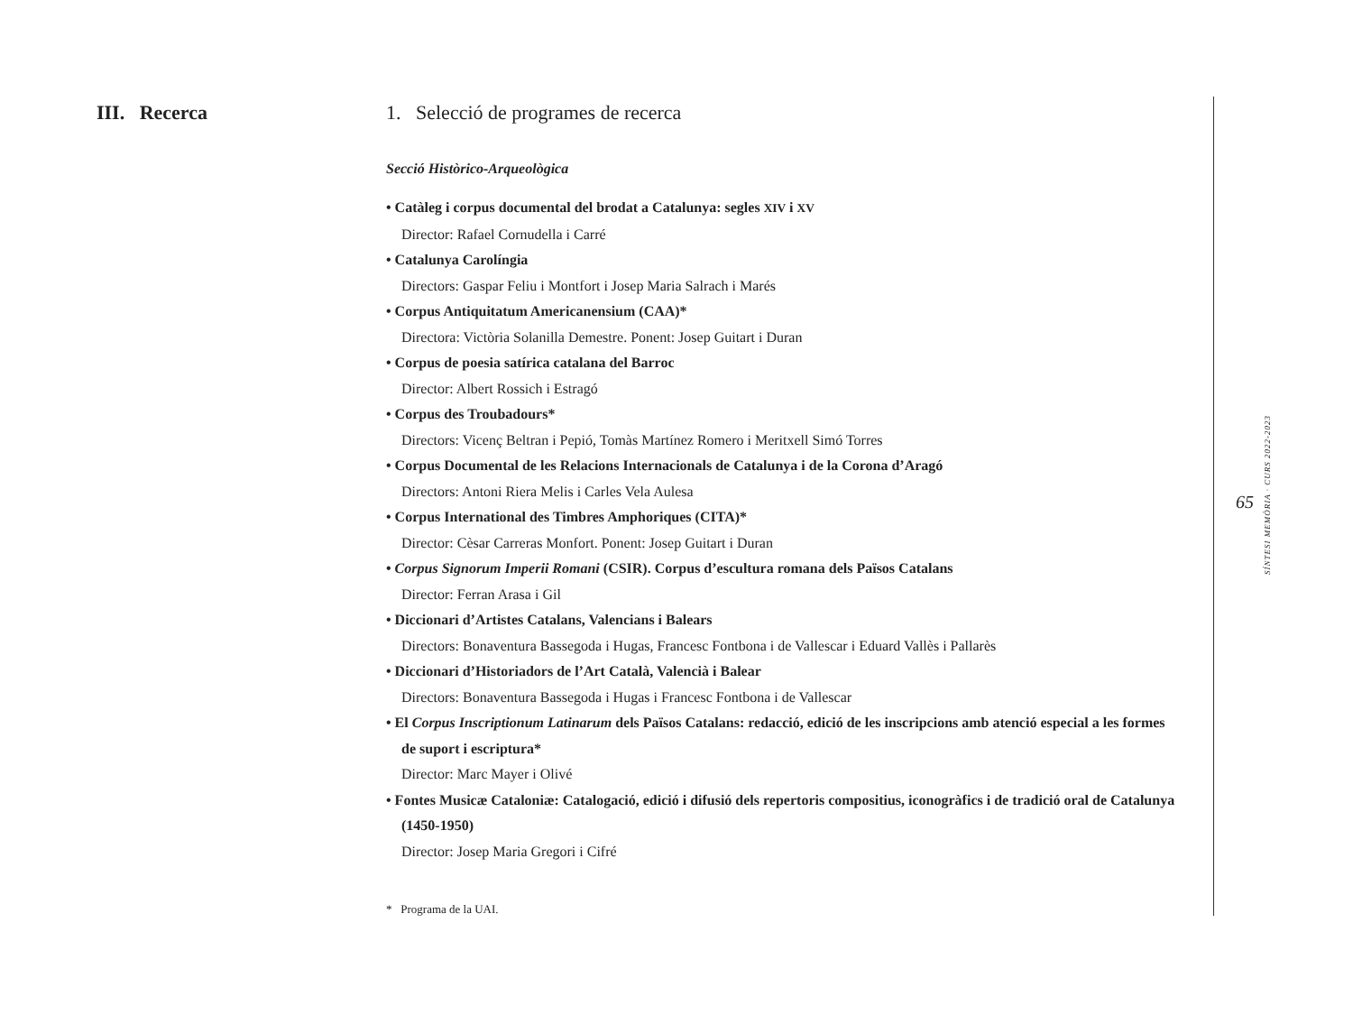III. Recerca
1. Selecció de programes de recerca
Secció Històrico-Arqueològica
• Catàleg i corpus documental del brodat a Catalunya: segles XIV i XV
Director: Rafael Cornudella i Carré
• Catalunya Carolíngia
Directors: Gaspar Feliu i Montfort i Josep Maria Salrach i Marés
• Corpus Antiquitatum Americanensium (CAA)*
Directora: Victòria Solanilla Demestre. Ponent: Josep Guitart i Duran
• Corpus de poesia satírica catalana del Barroc
Director: Albert Rossich i Estragó
• Corpus des Troubadours*
Directors: Vicenç Beltran i Pepió, Tomàs Martínez Romero i Meritxell Simó Torres
• Corpus Documental de les Relacions Internacionals de Catalunya i de la Corona d’Aragó
Directors: Antoni Riera Melis i Carles Vela Aulesa
• Corpus International des Timbres Amphoriques (CITA)*
Director: Cèsar Carreras Monfort. Ponent: Josep Guitart i Duran
• Corpus Signorum Imperii Romani (CSIR). Corpus d’escultura romana dels Països Catalans
Director: Ferran Arasa i Gil
• Diccionari d’Artistes Catalans, Valencians i Balears
Directors: Bonaventura Bassegoda i Hugas, Francesc Fontbona i de Vallescar i Eduard Vallès i Pallarès
• Diccionari d’Historiadors de l’Art Català, Valencià i Balear
Directors: Bonaventura Bassegoda i Hugas i Francesc Fontbona i de Vallescar
• El Corpus Inscriptionum Latinarum dels Països Catalans: redacció, edició de les inscripcions amb atenció especial a les formes de suport i escriptura*
Director: Marc Mayer i Olivé
• Fontes Musicæ Cataloniæ: Catalogació, edició i difusió dels repertoris compositius, iconogràfics i de tradició oral de Catalunya (1450-1950)
Director: Josep Maria Gregori i Cifré
* Programa de la UAI.
65
SÍNTESI MEMÒRIA · CURS 2022-2023